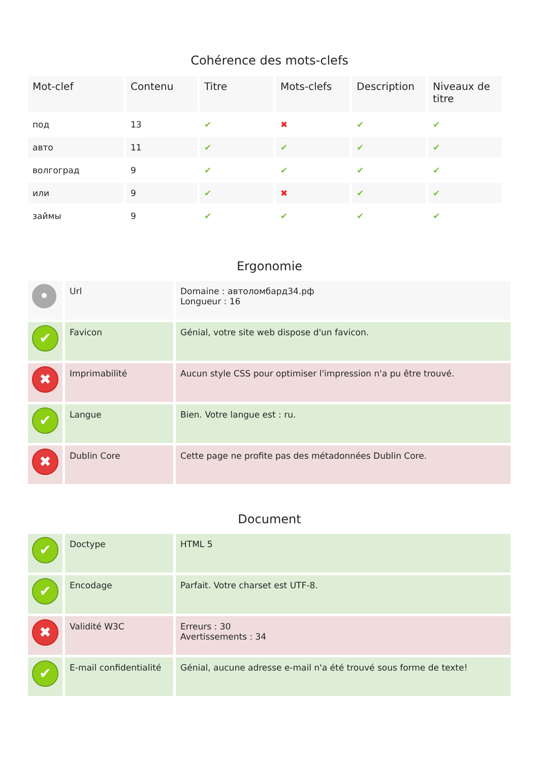Cohérence des mots-clefs
| Mot-clef | Contenu | Titre | Mots-clefs | Description | Niveaux de titre |
| --- | --- | --- | --- | --- | --- |
| под | 13 | ✔ | ✖ | ✔ | ✔ |
| авто | 11 | ✔ | ✔ | ✔ | ✔ |
| волгоград | 9 | ✔ | ✔ | ✔ | ✔ |
| или | 9 | ✔ | ✖ | ✔ | ✔ |
| займы | 9 | ✔ | ✔ | ✔ | ✔ |
Ergonomie
| • | Url | Domaine : автоломбард34.рф Longueur : 16 |
| ✔ | Favicon | Génial, votre site web dispose d'un favicon. |
| ✖ | Imprimabilité | Aucun style CSS pour optimiser l'impression n'a pu être trouvé. |
| ✔ | Langue | Bien. Votre langue est : ru. |
| ✖ | Dublin Core | Cette page ne profite pas des métadonnées Dublin Core. |
Document
| ✔ | Doctype | HTML 5 |
| ✔ | Encodage | Parfait. Votre charset est UTF-8. |
| ✖ | Validité W3C | Erreurs : 30 Avertissements : 34 |
| ✔ | E-mail confidentialité | Génial, aucune adresse e-mail n'a été trouvé sous forme de texte! |